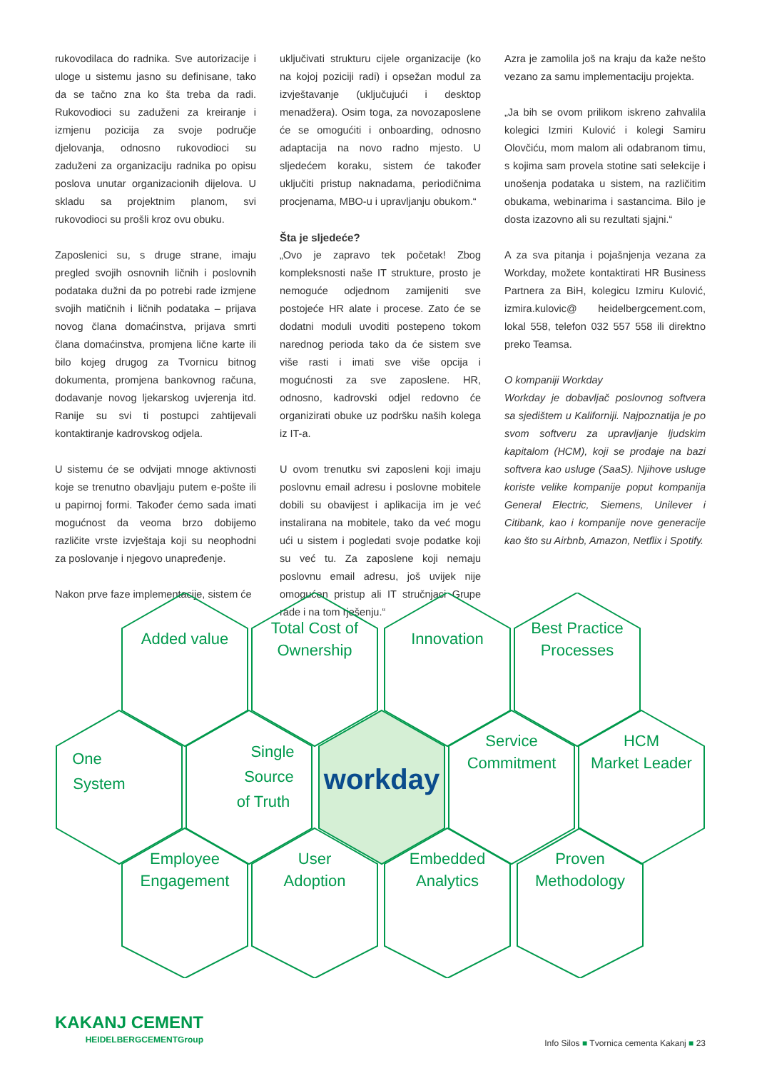rukovodilaca do radnika. Sve autorizacije i uloge u sistemu jasno su definisane, tako da se tačno zna ko šta treba da radi. Rukovodioci su zaduženi za kreiranje i izmjenu pozicija za svoje područje djelovanja, odnosno rukovodioci su zaduženi za organizaciju radnika po opisu poslova unutar organizacionih dijelova. U skladu sa projektnim planom, svi rukovodioci su prošli kroz ovu obuku.
Zaposlenici su, s druge strane, imaju pregled svojih osnovnih ličnih i poslovnih podataka dužni da po potrebi rade izmjene svojih matičnih i ličnih podataka – prijava novog člana domaćinstva, prijava smrti člana domaćinstva, promjena lične karte ili bilo kojeg drugog za Tvornicu bitnog dokumenta, promjena bankovnog računa, dodavanje novog ljekarskog uvjerenja itd. Ranije su svi ti postupci zahtijevali kontaktiranje kadrovskog odjela.
U sistemu će se odvijati mnoge aktivnosti koje se trenutno obavljaju putem e-pošte ili u papirnoj formi. Također ćemo sada imati mogućnost da veoma brzo dobijemo različite vrste izvještaja koji su neophodni za poslovanje i njegovo unapređenje.
Nakon prve faze implementacije, sistem će
uključivati strukturu cijele organizacije (ko na kojoj poziciji radi) i opsežan modul za izvještavanje (uključujući i desktop menadžera). Osim toga, za novozaposlene će se omogućiti i onboarding, odnosno adaptacija na novo radno mjesto. U sljedećem koraku, sistem će također uključiti pristup naknadama, periodičnima procjenama, MBO-u i upravljanju obukom.“
Šta je sljedeće?
„Ovo je zapravo tek početak! Zbog kompleksnosti naše IT strukture, prosto je nemoguće odjednom zamijeniti sve postojeće HR alate i procese. Zato će se dodatni moduli uvoditi postepeno tokom narednog perioda tako da će sistem sve više rasti i imati sve više opcija i mogućnosti za sve zaposlene. HR, odnosno, kadrovski odjel redovno će organizirati obuke uz podršku naših kolega iz IT-a.
U ovom trenutku svi zaposleni koji imaju poslovnu email adresu i poslovne mobitele dobili su obavijest i aplikacija im je već instalirana na mobitele, tako da već mogu ući u sistem i pogledati svoje podatke koji su već tu. Za zaposlene koji nemaju poslovnu email adresu, još uvijek nije omogućen pristup ali IT stručnjaci Grupe rade i na tom rješenju.“
Azra je zamolila još na kraju da kaže nešto vezano za samu implementaciju projekta.
„Ja bih se ovom prilikom iskreno zahvalila kolegici Izmiri Kulović i kolegi Samiru Olovčiću, mom malom ali odabranom timu, s kojima sam provela stotine sati selekcije i unošenja podataka u sistem, na različitim obukama, webinarima i sastancima. Bilo je dosta izazovno ali su rezultati sjajni.“
A za sva pitanja i pojašnjenja vezana za Workday, možete kontaktirati HR Business Partnera za BiH, kolegicu Izmiru Kulović, izmira.kulovic@ heidelbergcement.com, lokal 558, telefon 032 557 558 ili direktno preko Teamsa.
O kompaniji Workday
Workday je dobavljač poslovnog softvera sa sjedištem u Kaliforniji. Najpoznatija je po svom softveru za upravljanje ljudskim kapitalom (HCM), koji se prodaje na bazi softvera kao usluge (SaaS). Njihove usluge koriste velike kompanije poput kompanija General Electric, Siemens, Unilever i Citibank, kao i kompanije nove generacije kao što su Airbnb, Amazon, Netflix i Spotify.
Added value
Total Cost of
Ownership
Innovation
Best Practice
Processes
One
System
Single
Source
of Truth
workday
Service
Commitment
HCM
Market Leader
Employee
Engagement
User
Adoption
Embedded
Analytics
Proven
Methodology
KAKANJ CEMENT
HEIDELBERGCEMENTGroup
Info Silos ■ Tvornica cementa Kakanj ■ 23